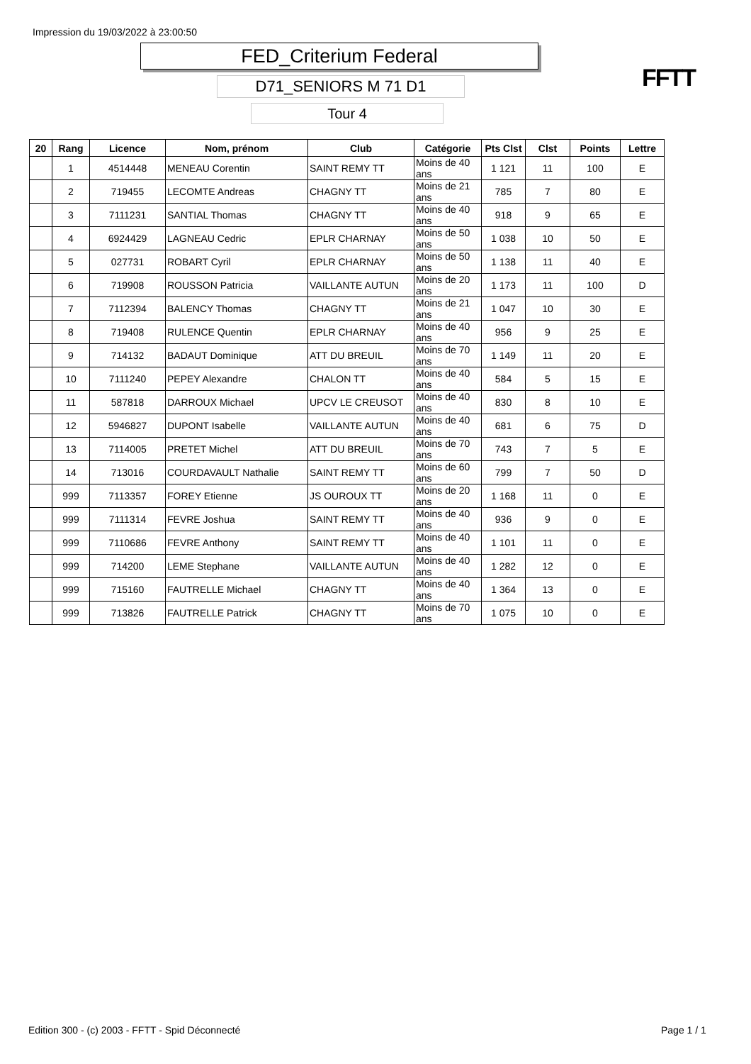Impression du 19/03/2022 à 23:00:50
FED_Criterium Federal
D71_SENIORS M 71 D1
Tour 4
FFTT
| 20 | Rang | Licence | Nom, prénom | Club | Catégorie | Pts Clst | Clst | Points | Lettre |
| --- | --- | --- | --- | --- | --- | --- | --- | --- | --- |
| | 1 | 4514448 | MENEAU Corentin | SAINT REMY TT | Moins de 40 ans | 1 121 | 11 | 100 | E |
| | 2 | 719455 | LECOMTE Andreas | CHAGNY TT | Moins de 21 ans | 785 | 7 | 80 | E |
| | 3 | 7111231 | SANTIAL Thomas | CHAGNY TT | Moins de 40 ans | 918 | 9 | 65 | E |
| | 4 | 6924429 | LAGNEAU Cedric | EPLR CHARNAY | Moins de 50 ans | 1 038 | 10 | 50 | E |
| | 5 | 027731 | ROBART Cyril | EPLR CHARNAY | Moins de 50 ans | 1 138 | 11 | 40 | E |
| | 6 | 719908 | ROUSSON Patricia | VAILLANTE AUTUN | Moins de 20 ans | 1 173 | 11 | 100 | D |
| | 7 | 7112394 | BALENCY Thomas | CHAGNY TT | Moins de 21 ans | 1 047 | 10 | 30 | E |
| | 8 | 719408 | RULENCE Quentin | EPLR CHARNAY | Moins de 40 ans | 956 | 9 | 25 | E |
| | 9 | 714132 | BADAUT Dominique | ATT DU BREUIL | Moins de 70 ans | 1 149 | 11 | 20 | E |
| | 10 | 7111240 | PEPEY Alexandre | CHALON TT | Moins de 40 ans | 584 | 5 | 15 | E |
| | 11 | 587818 | DARROUX Michael | UPCV LE CREUSOT | Moins de 40 ans | 830 | 8 | 10 | E |
| | 12 | 5946827 | DUPONT Isabelle | VAILLANTE AUTUN | Moins de 40 ans | 681 | 6 | 75 | D |
| | 13 | 7114005 | PRETET Michel | ATT DU BREUIL | Moins de 70 ans | 743 | 7 | 5 | E |
| | 14 | 713016 | COURDAVAULT Nathalie | SAINT REMY TT | Moins de 60 ans | 799 | 7 | 50 | D |
| | 999 | 7113357 | FOREY Etienne | JS OUROUX TT | Moins de 20 ans | 1 168 | 11 | 0 | E |
| | 999 | 7111314 | FEVRE Joshua | SAINT REMY TT | Moins de 40 ans | 936 | 9 | 0 | E |
| | 999 | 7110686 | FEVRE Anthony | SAINT REMY TT | Moins de 40 ans | 1 101 | 11 | 0 | E |
| | 999 | 714200 | LEME Stephane | VAILLANTE AUTUN | Moins de 40 ans | 1 282 | 12 | 0 | E |
| | 999 | 715160 | FAUTRELLE Michael | CHAGNY TT | Moins de 40 ans | 1 364 | 13 | 0 | E |
| | 999 | 713826 | FAUTRELLE Patrick | CHAGNY TT | Moins de 70 ans | 1 075 | 10 | 0 | E |
Edition 300 - (c) 2003 - FFTT - Spid Déconnecté
Page 1 / 1